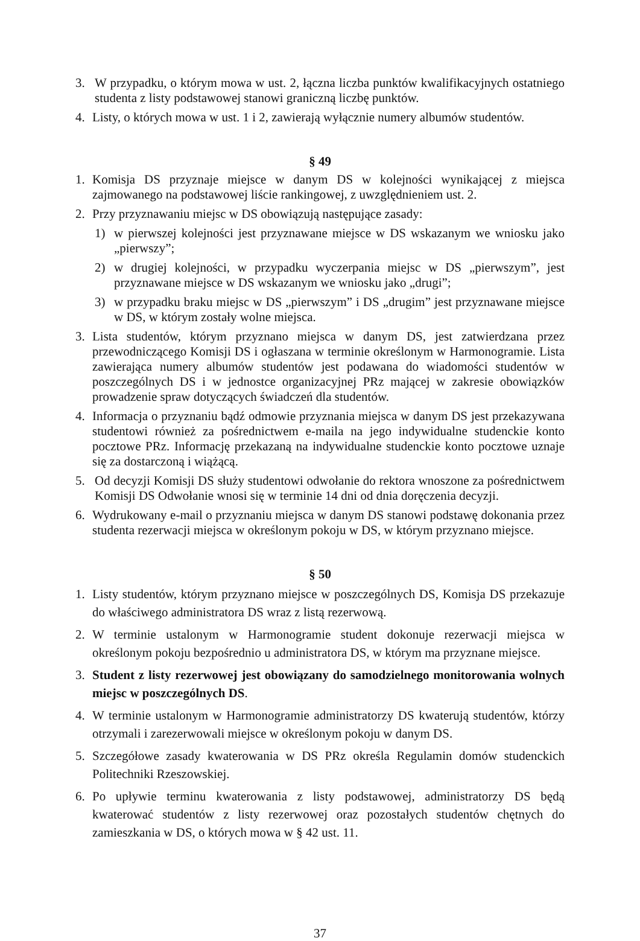3. W przypadku, o którym mowa w ust. 2, łączna liczba punktów kwalifikacyjnych ostatniego studenta z listy podstawowej stanowi graniczną liczbę punktów.
4. Listy, o których mowa w ust. 1 i 2, zawierają wyłącznie numery albumów studentów.
§ 49
1. Komisja DS przyznaje miejsce w danym DS w kolejności wynikającej z miejsca zajmowanego na podstawowej liście rankingowej, z uwzględnieniem ust. 2.
2. Przy przyznawaniu miejsc w DS obowiązują następujące zasady:
1) w pierwszej kolejności jest przyznawane miejsce w DS wskazanym we wniosku jako „pierwszy”;
2) w drugiej kolejności, w przypadku wyczerpania miejsc w DS „pierwszym”, jest przyznawane miejsce w DS wskazanym we wniosku jako „drugi”;
3) w przypadku braku miejsc w DS „pierwszym” i DS „drugim” jest przyznawane miejsce w DS, w którym zostały wolne miejsca.
3. Lista studentów, którym przyznano miejsca w danym DS, jest zatwierdzana przez przewodniczącego Komisji DS i ogłaszana w terminie określonym w Harmonogramie. Lista zawierająca numery albumów studentów jest podawana do wiadomości studentów w poszczególnych DS i w jednostce organizacyjnej PRz mającej w zakresie obowiązków prowadzenie spraw dotyczących świadczeń dla studentów.
4. Informacja o przyznaniu bądź odmowie przyznania miejsca w danym DS jest przekazywana studentowi również za pośrednictwem e-maila na jego indywidualne studenckie konto pocztowe PRz. Informację przekazaną na indywidualne studenckie konto pocztowe uznaje się za dostarczoną i wiążącą.
5. Od decyzji Komisji DS służy studentowi odwołanie do rektora wnoszone za pośrednictwem Komisji DS Odwołanie wnosi się w terminie 14 dni od dnia doręczenia decyzji.
6. Wydrukowany e-mail o przyznaniu miejsca w danym DS stanowi podstawę dokonania przez studenta rezerwacji miejsca w określonym pokoju w DS, w którym przyznano miejsce.
§ 50
1. Listy studentów, którym przyznano miejsce w poszczególnych DS, Komisja DS przekazuje do właściwego administratora DS wraz z listą rezerwową.
2. W terminie ustalonym w Harmonogramie student dokonuje rezerwacji miejsca w określonym pokoju bezpośrednio u administratora DS, w którym ma przyznane miejsce.
3. Student z listy rezerwowej jest obowiązany do samodzielnego monitorowania wolnych miejsc w poszczególnych DS.
4. W terminie ustalonym w Harmonogramie administratorzy DS kwaterują studentów, którzy otrzymali i zarezerwowali miejsce w określonym pokoju w danym DS.
5. Szczegółowe zasady kwaterowania w DS PRz określa Regulamin domów studenckich Politechniki Rzeszowskiej.
6. Po upływie terminu kwaterowania z listy podstawowej, administratorzy DS będą kwaterować studentów z listy rezerwowej oraz pozostałych studentów chętnych do zamieszkania w DS, o których mowa w § 42 ust. 11.
37